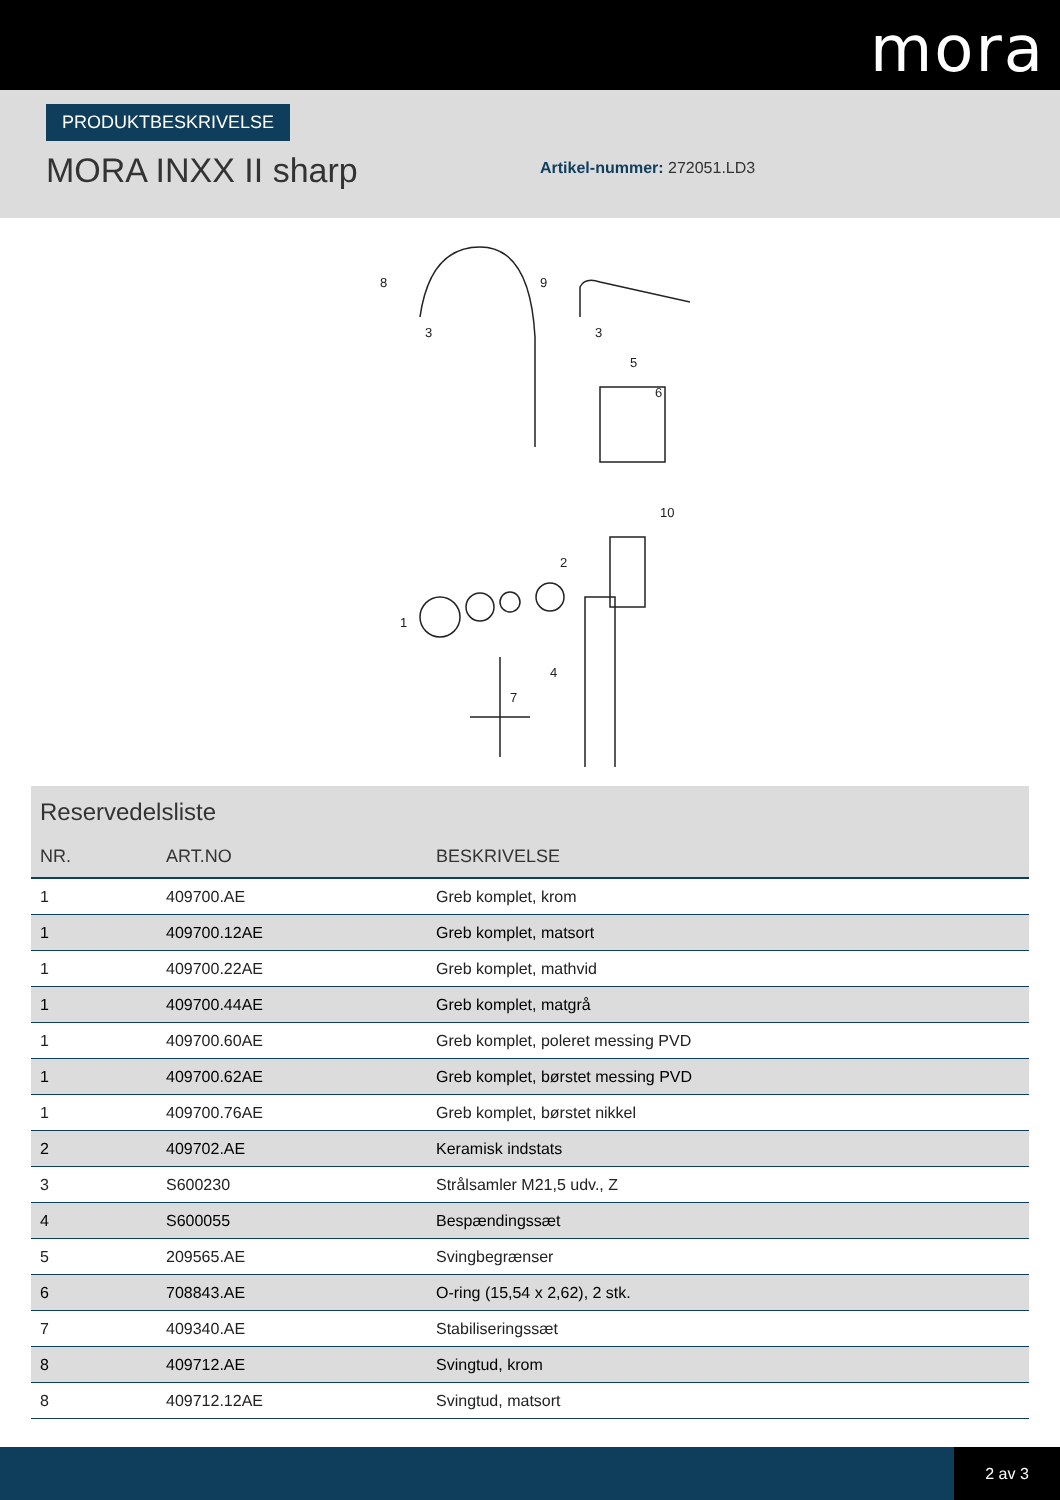mora
PRODUKTBESKRIVELSE
MORA INXX II sharp
Artikel-nummer: 272051.LD3
8
9
3
3
5
6
10
2
1
4
7
Reservedelsliste
| NR. | ART.NO | BESKRIVELSE |
| --- | --- | --- |
| 1 | 409700.AE | Greb komplet, krom |
| 1 | 409700.12AE | Greb komplet, matsort |
| 1 | 409700.22AE | Greb komplet, mathvid |
| 1 | 409700.44AE | Greb komplet, matgrå |
| 1 | 409700.60AE | Greb komplet, poleret messing PVD |
| 1 | 409700.62AE | Greb komplet, børstet messing PVD |
| 1 | 409700.76AE | Greb komplet, børstet nikkel |
| 2 | 409702.AE | Keramisk indstats |
| 3 | S600230 | Strålsamler M21,5 udv., Z |
| 4 | S600055 | Bespændingssæt |
| 5 | 209565.AE | Svingbegrænser |
| 6 | 708843.AE | O-ring (15,54 x 2,62), 2 stk. |
| 7 | 409340.AE | Stabiliseringssæt |
| 8 | 409712.AE | Svingtud, krom |
| 8 | 409712.12AE | Svingtud, matsort |
2 av 3